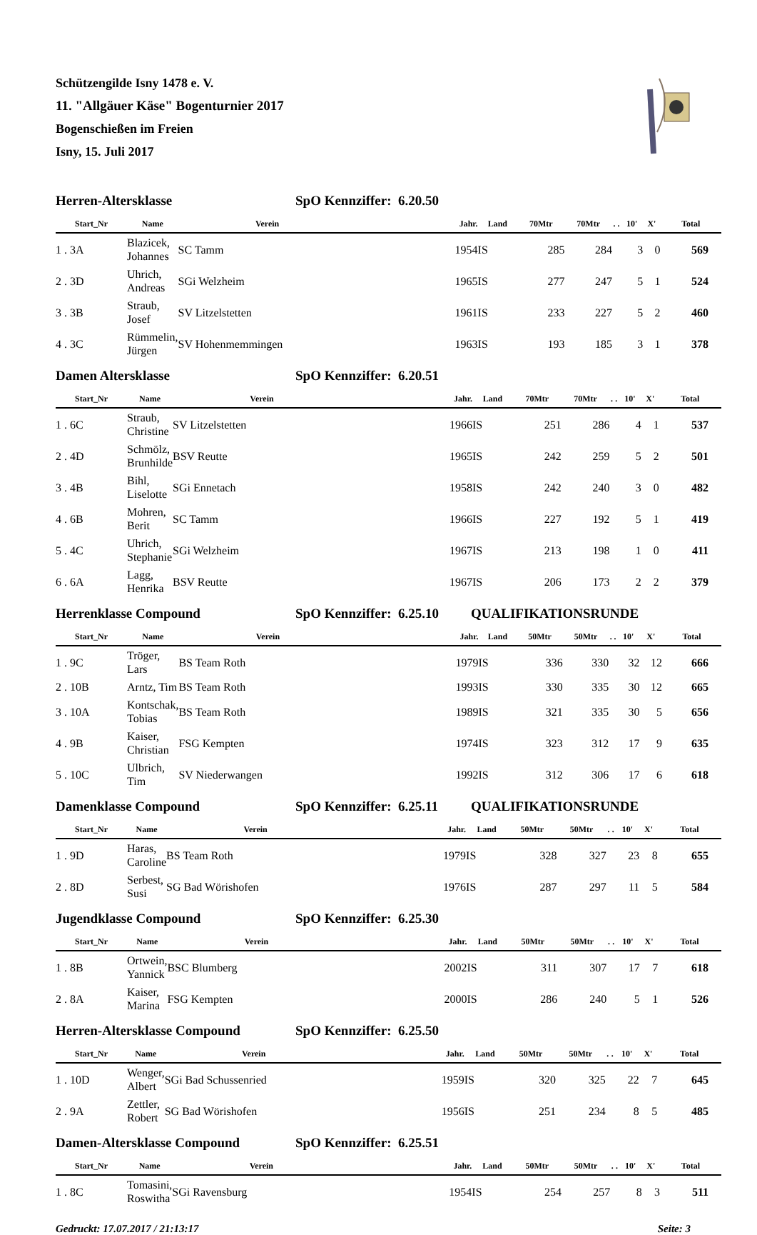Schützengilde Isny 1478 e. V.
11. "Allgäuer Käse" Bogenturnier 2017
Bogenschießen im Freien
Isny, 15. Juli 2017
Herren-Altersklasse SpO Kennziffer: 6.20.50
| Start_Nr | Name | Verein | Jahr. | Land | 70Mtr | 70Mtr | . | . | 10' | X' | Total |
| --- | --- | --- | --- | --- | --- | --- | --- | --- | --- | --- | --- |
| 1 . 3A | Blazicek, Johannes | SC Tamm | 1954 | IS | 285 | 284 | | | 3 | 0 | 569 |
| 2 . 3D | Uhrich, Andreas | SGi Welzheim | 1965 | IS | 277 | 247 | | | 5 | 1 | 524 |
| 3 . 3B | Straub, Josef | SV Litzelstetten | 1961 | IS | 233 | 227 | | | 5 | 2 | 460 |
| 4 . 3C | Rümmelin, Jürgen | SV Hohenmemmingen | 1963 | IS | 193 | 185 | | | 3 | 1 | 378 |
Damen Altersklasse SpO Kennziffer: 6.20.51
| Start_Nr | Name | Verein | Jahr. | Land | 70Mtr | 70Mtr | . | . | 10' | X' | Total |
| --- | --- | --- | --- | --- | --- | --- | --- | --- | --- | --- | --- |
| 1 . 6C | Straub, Christine | SV Litzelstetten | 1966 | IS | 251 | 286 | | | 4 | 1 | 537 |
| 2 . 4D | Schmölz, Brunhilde | BSV Reutte | 1965 | IS | 242 | 259 | | | 5 | 2 | 501 |
| 3 . 4B | Bihl, Liselotte | SGi Ennetach | 1958 | IS | 242 | 240 | | | 3 | 0 | 482 |
| 4 . 6B | Mohren, Berit | SC Tamm | 1966 | IS | 227 | 192 | | | 5 | 1 | 419 |
| 5 . 4C | Uhrich, Stephanie | SGi Welzheim | 1967 | IS | 213 | 198 | | | 1 | 0 | 411 |
| 6 . 6A | Lagg, Henrika | BSV Reutte | 1967 | IS | 206 | 173 | | | 2 | 2 | 379 |
Herrenklasse Compound SpO Kennziffer: 6.25.10 QUALIFIKATIONSRUNDE
| Start_Nr | Name | Verein | Jahr. | Land | 50Mtr | 50Mtr | . | . | 10' | X' | Total |
| --- | --- | --- | --- | --- | --- | --- | --- | --- | --- | --- | --- |
| 1 . 9C | Tröger, Lars | BS Team Roth | 1979 | IS | 336 | 330 | | | 32 | 12 | 666 |
| 2 . 10B | Arntz, Tim | BS Team Roth | 1993 | IS | 330 | 335 | | | 30 | 12 | 665 |
| 3 . 10A | Kontschak, Tobias | BS Team Roth | 1989 | IS | 321 | 335 | | | 30 | 5 | 656 |
| 4 . 9B | Kaiser, Christian | FSG Kempten | 1974 | IS | 323 | 312 | | | 17 | 9 | 635 |
| 5 . 10C | Ulbrich, Tim | SV Niederwangen | 1992 | IS | 312 | 306 | | | 17 | 6 | 618 |
Damenklasse Compound SpO Kennziffer: 6.25.11 QUALIFIKATIONSRUNDE
| Start_Nr | Name | Verein | Jahr. | Land | 50Mtr | 50Mtr | . | . | 10' | X' | Total |
| --- | --- | --- | --- | --- | --- | --- | --- | --- | --- | --- | --- |
| 1 . 9D | Haras, Caroline | BS Team Roth | 1979 | IS | 328 | 327 | | | 23 | 8 | 655 |
| 2 . 8D | Serbest, Susi | SG Bad Wörishofen | 1976 | IS | 287 | 297 | | | 11 | 5 | 584 |
Jugendklasse Compound SpO Kennziffer: 6.25.30
| Start_Nr | Name | Verein | Jahr. | Land | 50Mtr | 50Mtr | . | . | 10' | X' | Total |
| --- | --- | --- | --- | --- | --- | --- | --- | --- | --- | --- | --- |
| 1 . 8B | Ortwein, Yannick | BSC Blumberg | 2002 | IS | 311 | 307 | | | 17 | 7 | 618 |
| 2 . 8A | Kaiser, Marina | FSG Kempten | 2000 | IS | 286 | 240 | | | 5 | 1 | 526 |
Herren-Altersklasse Compound SpO Kennziffer: 6.25.50
| Start_Nr | Name | Verein | Jahr. | Land | 50Mtr | 50Mtr | . | . | 10' | X' | Total |
| --- | --- | --- | --- | --- | --- | --- | --- | --- | --- | --- | --- |
| 1 . 10D | Wenger, Albert | SGi Bad Schussenried | 1959 | IS | 320 | 325 | | | 22 | 7 | 645 |
| 2 . 9A | Zettler, Robert | SG Bad Wörishofen | 1956 | IS | 251 | 234 | | | 8 | 5 | 485 |
Damen-Altersklasse Compound SpO Kennziffer: 6.25.51
| Start_Nr | Name | Verein | Jahr. | Land | 50Mtr | 50Mtr | . | . | 10' | X' | Total |
| --- | --- | --- | --- | --- | --- | --- | --- | --- | --- | --- | --- |
| 1 . 8C | Tomasini, Roswitha | SGi Ravensburg | 1954 | IS | 254 | 257 | | | 8 | 3 | 511 |
Gedruckt: 17.07.2017 / 21:13:17 Seite: 3